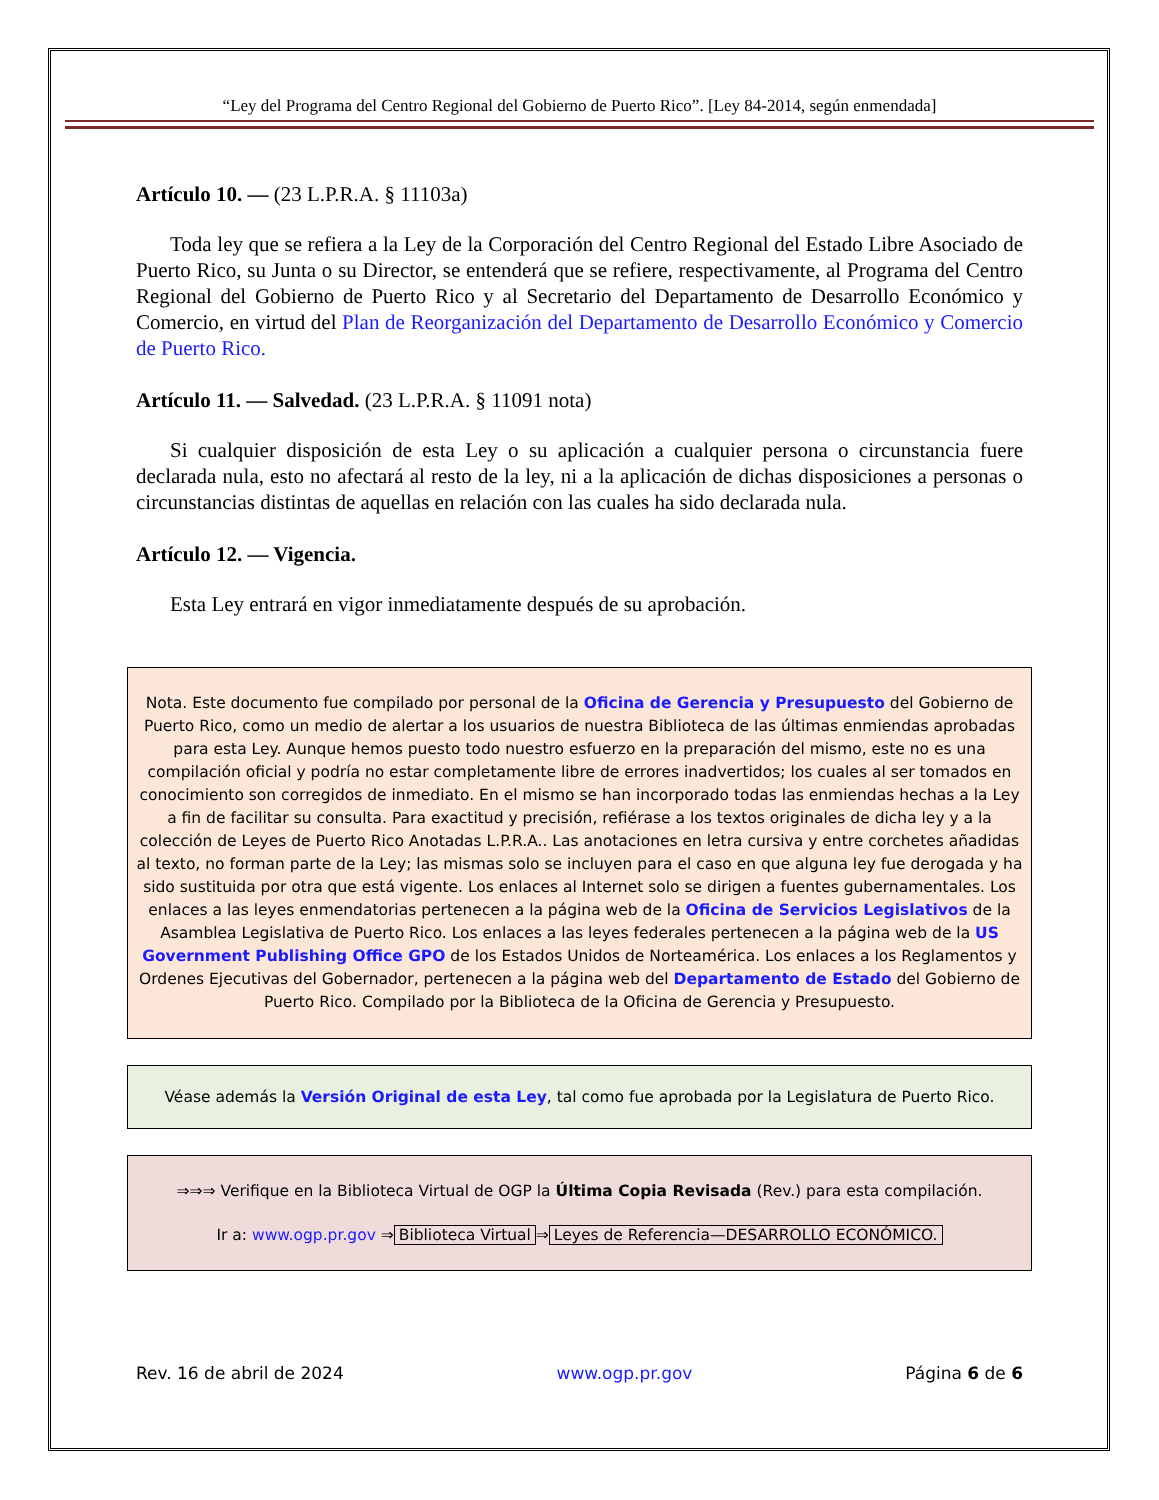“Ley del Programa del Centro Regional del Gobierno de Puerto Rico”. [Ley 84-2014, según enmendada]
Artículo 10. — (23 L.P.R.A. § 11103a)
Toda ley que se refiera a la Ley de la Corporación del Centro Regional del Estado Libre Asociado de Puerto Rico, su Junta o su Director, se entenderá que se refiere, respectivamente, al Programa del Centro Regional del Gobierno de Puerto Rico y al Secretario del Departamento de Desarrollo Económico y Comercio, en virtud del Plan de Reorganización del Departamento de Desarrollo Económico y Comercio de Puerto Rico.
Artículo 11. — Salvedad. (23 L.P.R.A. § 11091 nota)
Si cualquier disposición de esta Ley o su aplicación a cualquier persona o circunstancia fuere declarada nula, esto no afectará al resto de la ley, ni a la aplicación de dichas disposiciones a personas o circunstancias distintas de aquellas en relación con las cuales ha sido declarada nula.
Artículo 12. — Vigencia.
Esta Ley entrará en vigor inmediatamente después de su aprobación.
Nota. Este documento fue compilado por personal de la Oficina de Gerencia y Presupuesto del Gobierno de Puerto Rico, como un medio de alertar a los usuarios de nuestra Biblioteca de las últimas enmiendas aprobadas para esta Ley. Aunque hemos puesto todo nuestro esfuerzo en la preparación del mismo, este no es una compilación oficial y podría no estar completamente libre de errores inadvertidos; los cuales al ser tomados en conocimiento son corregidos de inmediato. En el mismo se han incorporado todas las enmiendas hechas a la Ley a fin de facilitar su consulta. Para exactitud y precisión, refiérase a los textos originales de dicha ley y a la colección de Leyes de Puerto Rico Anotadas L.P.R.A.. Las anotaciones en letra cursiva y entre corchetes añadidas al texto, no forman parte de la Ley; las mismas solo se incluyen para el caso en que alguna ley fue derogada y ha sido sustituida por otra que está vigente. Los enlaces al Internet solo se dirigen a fuentes gubernamentales. Los enlaces a las leyes enmendatorias pertenecen a la página web de la Oficina de Servicios Legislativos de la Asamblea Legislativa de Puerto Rico. Los enlaces a las leyes federales pertenecen a la página web de la US Government Publishing Office GPO de los Estados Unidos de Norteamérica. Los enlaces a los Reglamentos y Ordenes Ejecutivas del Gobernador, pertenecen a la página web del Departamento de Estado del Gobierno de Puerto Rico. Compilado por la Biblioteca de la Oficina de Gerencia y Presupuesto.
Véase además la Versión Original de esta Ley, tal como fue aprobada por la Legislatura de Puerto Rico.
⇒⇒⇒ Verifique en la Biblioteca Virtual de OGP la Última Copia Revisada (Rev.) para esta compilación.
Ir a: www.ogp.pr.gov ⇒ Biblioteca Virtual ⇒ Leyes de Referencia—DESARROLLO ECONÓMICO.
Rev. 16 de abril de 2024 www.ogp.pr.gov Página 6 de 6